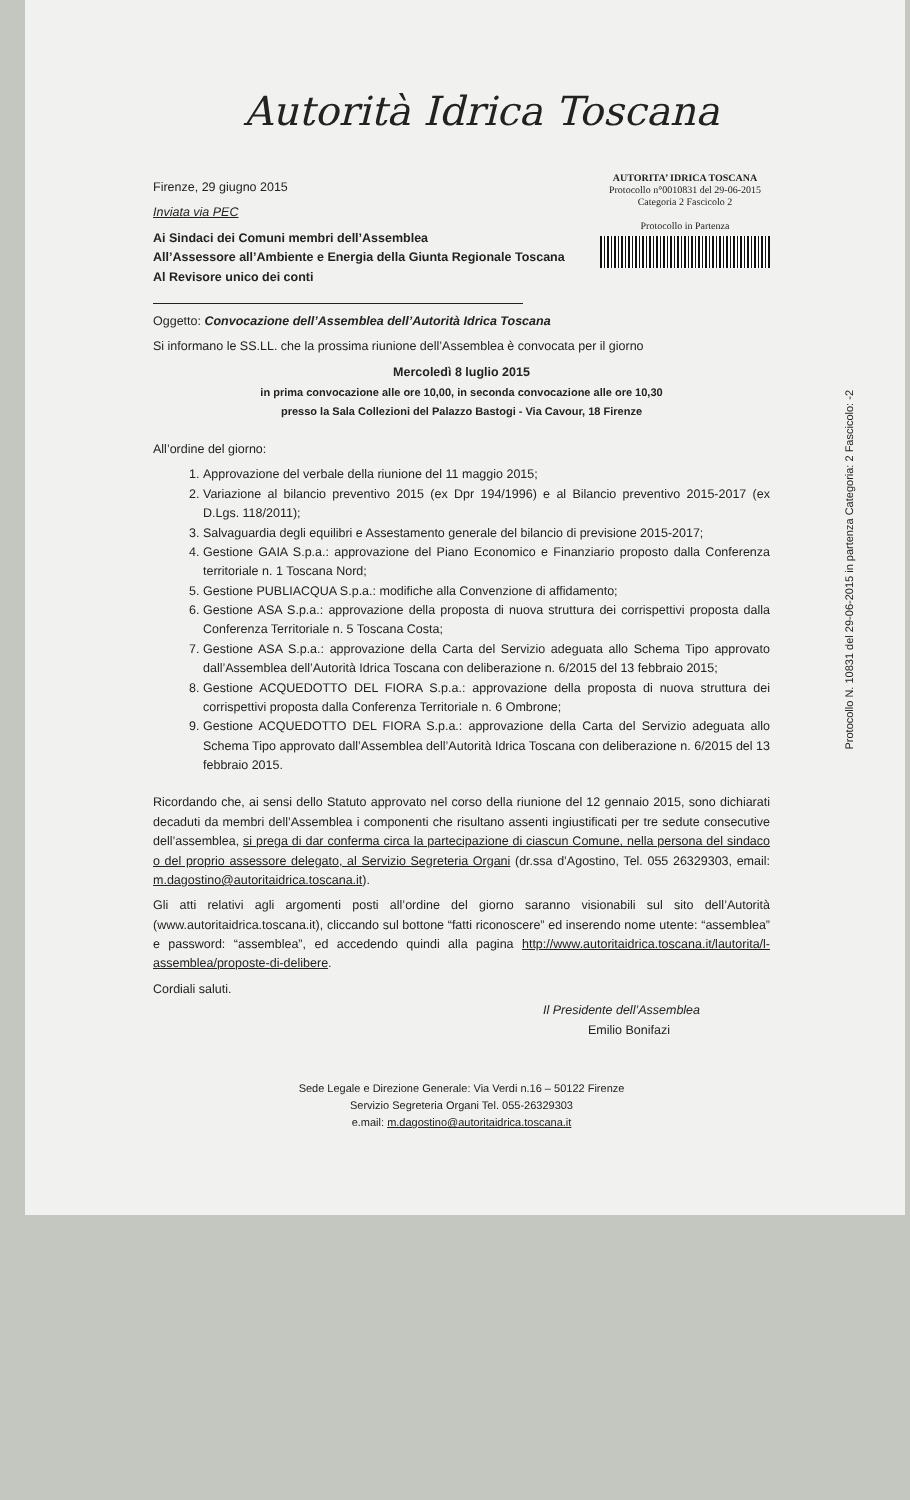Protocollo N. 10831 del 29-06-2015 in partenza Categoria: 2 Fascicolo: -2
Autorità Idrica Toscana
Firenze, 29 giugno 2015
Inviata via PEC
Ai Sindaci dei Comuni membri dell’Assemblea
All’Assessore all’Ambiente e Energia della Giunta Regionale Toscana
Al Revisore unico dei conti
AUTORITA’ IDRICA TOSCANA
Protocollo n°0010831 del 29-06-2015
Categoria 2 Fascicolo 2
Protocollo in Partenza
Oggetto: Convocazione dell’Assemblea dell’Autorità Idrica Toscana
Si informano le SS.LL. che la prossima riunione dell’Assemblea è convocata per il giorno
Mercoledì 8 luglio 2015
in prima convocazione alle ore 10,00, in seconda convocazione alle ore 10,30
presso la Sala Collezioni del Palazzo Bastogi - Via Cavour, 18 Firenze
All’ordine del giorno:
1. Approvazione del verbale della riunione del 11 maggio 2015;
2. Variazione al bilancio preventivo 2015 (ex Dpr 194/1996) e al Bilancio preventivo 2015-2017 (ex D.Lgs. 118/2011);
3. Salvaguardia degli equilibri e Assestamento generale del bilancio di previsione 2015-2017;
4. Gestione GAIA S.p.a.: approvazione del Piano Economico e Finanziario proposto dalla Conferenza territoriale n. 1 Toscana Nord;
5. Gestione PUBLIACQUA S.p.a.: modifiche alla Convenzione di affidamento;
6. Gestione ASA S.p.a.: approvazione della proposta di nuova struttura dei corrispettivi proposta dalla Conferenza Territoriale n. 5 Toscana Costa;
7. Gestione ASA S.p.a.: approvazione della Carta del Servizio adeguata allo Schema Tipo approvato dall’Assemblea dell’Autorità Idrica Toscana con deliberazione n. 6/2015 del 13 febbraio 2015;
8. Gestione ACQUEDOTTO DEL FIORA S.p.a.: approvazione della proposta di nuova struttura dei corrispettivi proposta dalla Conferenza Territoriale n. 6 Ombrone;
9. Gestione ACQUEDOTTO DEL FIORA S.p.a.: approvazione della Carta del Servizio adeguata allo Schema Tipo approvato dall’Assemblea dell’Autorità Idrica Toscana con deliberazione n. 6/2015 del 13 febbraio 2015.
Ricordando che, ai sensi dello Statuto approvato nel corso della riunione del 12 gennaio 2015, sono dichiarati decaduti da membri dell’Assemblea i componenti che risultano assenti ingiustificati per tre sedute consecutive dell’assemblea, si prega di dar conferma circa la partecipazione di ciascun Comune, nella persona del sindaco o del proprio assessore delegato, al Servizio Segreteria Organi (dr.ssa d’Agostino, Tel. 055 26329303, email: m.dagostino@autoritaidrica.toscana.it).
Gli atti relativi agli argomenti posti all’ordine del giorno saranno visionabili sul sito dell’Autorità (www.autoritaidrica.toscana.it), cliccando sul bottone “fatti riconoscere” ed inserendo nome utente: “assemblea” e password: “assemblea”, ed accedendo quindi alla pagina http://www.autoritaidrica.toscana.it/lautorita/l-assemblea/proposte-di-delibere.
Cordiali saluti.
Il Presidente dell’Assemblea
Emilio Bonifazi
Sede Legale e Direzione Generale: Via Verdi n.16 – 50122 Firenze
Servizio Segreteria Organi Tel. 055-26329303
e.mail: m.dagostino@autoritaidrica.toscana.it